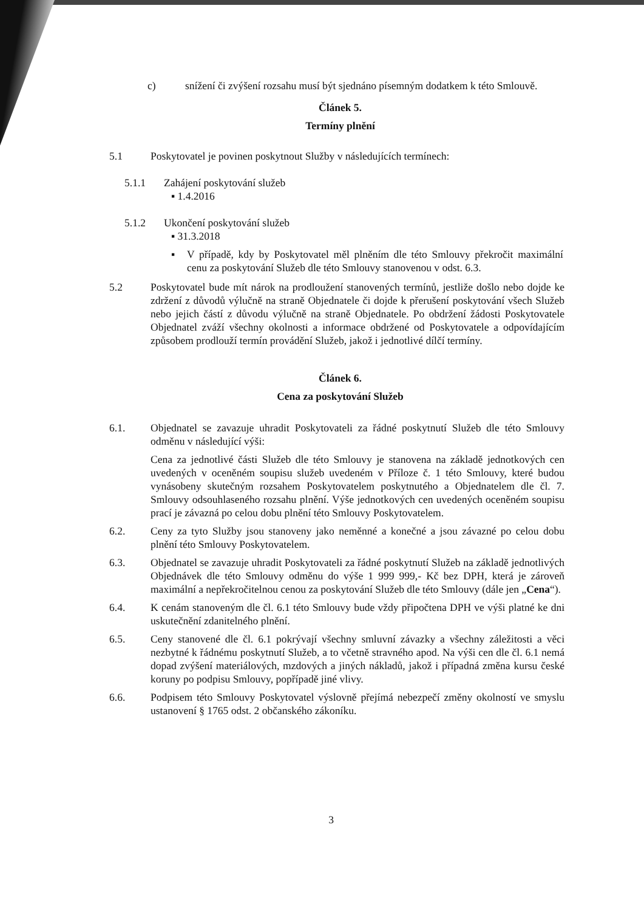c) snížení či zvýšení rozsahu musí být sjednáno písemným dodatkem k této Smlouvě.
Článek 5.
Termíny plnění
5.1 Poskytovatel je povinen poskytnout Služby v následujících termínech:
5.1.1 Zahájení poskytování služeb
▪ 1.4.2016
5.1.2 Ukončení poskytování služeb
▪ 31.3.2018
▪ V případě, kdy by Poskytovatel měl plněním dle této Smlouvy překročit maximální cenu za poskytování Služeb dle této Smlouvy stanovenou v odst. 6.3.
5.2 Poskytovatel bude mít nárok na prodloužení stanovených termínů, jestliže došlo nebo dojde ke zdržení z důvodů výlučně na straně Objednatele či dojde k přerušení poskytování všech Služeb nebo jejich částí z důvodu výlučně na straně Objednatele. Po obdržení žádosti Poskytovatele Objednatel zváží všechny okolnosti a informace obdržené od Poskytovatele a odpovídajícím způsobem prodlouží termín provádění Služeb, jakož i jednotlivé dílčí termíny.
Článek 6.
Cena za poskytování Služeb
6.1. Objednatel se zavazuje uhradit Poskytovateli za řádné poskytnutí Služeb dle této Smlouvy odměnu v následující výši:
Cena za jednotlivé části Služeb dle této Smlouvy je stanovena na základě jednotkových cen uvedených v oceněném soupisu služeb uvedeném v Příloze č. 1 této Smlouvy, které budou vynásobeny skutečným rozsahem Poskytovatelem poskytnutého a Objednatelem dle čl. 7. Smlouvy odsouhlaseného rozsahu plnění. Výše jednotkových cen uvedených oceněném soupisu prací je závazná po celou dobu plnění této Smlouvy Poskytovatelem.
6.2. Ceny za tyto Služby jsou stanoveny jako neměnné a konečné a jsou závazné po celou dobu plnění této Smlouvy Poskytovatelem.
6.3. Objednatel se zavazuje uhradit Poskytovateli za řádné poskytnutí Služeb na základě jednotlivých Objednávek dle této Smlouvy odměnu do výše 1 999 999,- Kč bez DPH, která je zároveň maximální a nepřekročitelnou cenou za poskytování Služeb dle této Smlouvy (dále jen „Cena“).
6.4. K cenám stanoveným dle čl. 6.1 této Smlouvy bude vždy připočtena DPH ve výši platné ke dni uskutečnění zdanitelného plnění.
6.5. Ceny stanovené dle čl. 6.1 pokrývají všechny smluvní závazky a všechny záležitosti a věci nezbytné k řádnému poskytnutí Služeb, a to včetně stravného apod. Na výši cen dle čl. 6.1 nemá dopad zvýšení materiálových, mzdových a jiných nákladů, jakož i případná změna kursu české koruny po podpisu Smlouvy, popřípadě jiné vlivy.
6.6. Podpisem této Smlouvy Poskytovatel výslovně přejímá nebezpečí změny okolností ve smyslu ustanovení § 1765 odst. 2 občanského zákoníku.
3